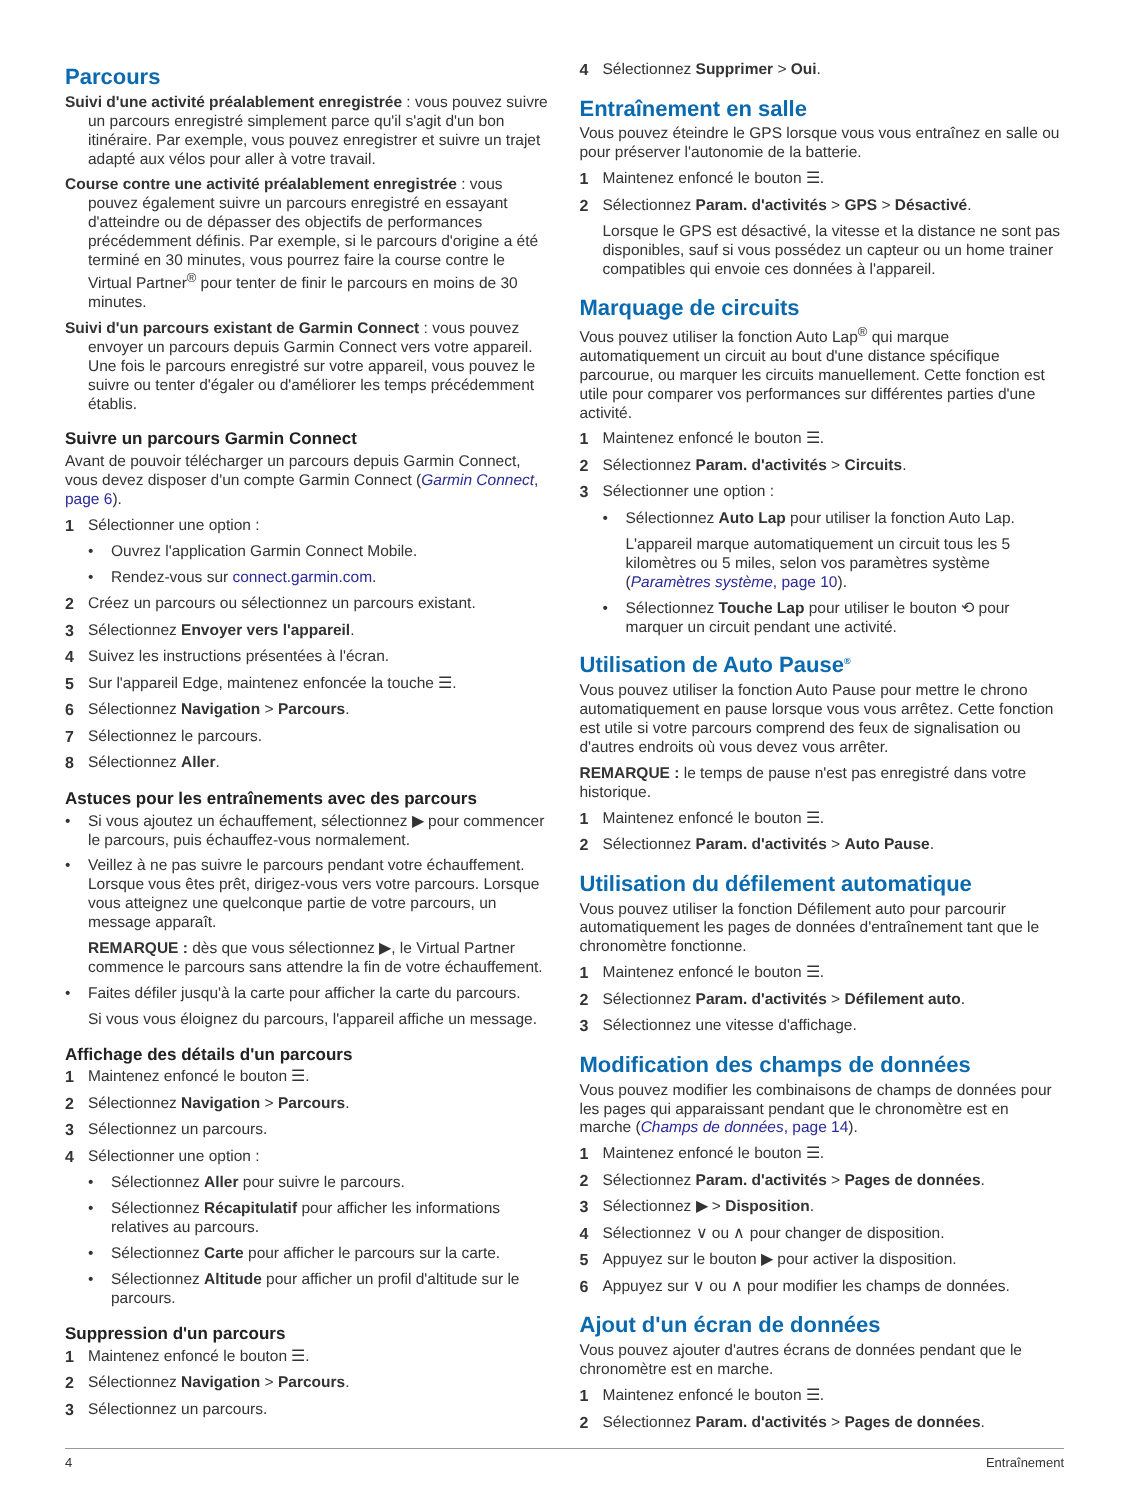Parcours
Suivi d'une activité préalablement enregistrée : vous pouvez suivre un parcours enregistré simplement parce qu'il s'agit d'un bon itinéraire. Par exemple, vous pouvez enregistrer et suivre un trajet adapté aux vélos pour aller à votre travail.
Course contre une activité préalablement enregistrée : vous pouvez également suivre un parcours enregistré en essayant d'atteindre ou de dépasser des objectifs de performances précédemment définis. Par exemple, si le parcours d'origine a été terminé en 30 minutes, vous pourrez faire la course contre le Virtual Partner<sup>®</sup> pour tenter de finir le parcours en moins de 30 minutes.
Suivi d'un parcours existant de Garmin Connect : vous pouvez envoyer un parcours depuis Garmin Connect vers votre appareil. Une fois le parcours enregistré sur votre appareil, vous pouvez le suivre ou tenter d'égaler ou d'améliorer les temps précédemment établis.
Suivre un parcours Garmin Connect
Avant de pouvoir télécharger un parcours depuis Garmin Connect, vous devez disposer d'un compte Garmin Connect (Garmin Connect, page 6).
1 Sélectionner une option :
• Ouvrez l'application Garmin Connect Mobile.
• Rendez-vous sur connect.garmin.com.
2 Créez un parcours ou sélectionnez un parcours existant.
3 Sélectionnez Envoyer vers l'appareil.
4 Suivez les instructions présentées à l'écran.
5 Sur l'appareil Edge, maintenez enfoncée la touche ☰.
6 Sélectionnez Navigation > Parcours.
7 Sélectionnez le parcours.
8 Sélectionnez Aller.
Astuces pour les entraînements avec des parcours
• Si vous ajoutez un échauffement, sélectionnez ▶ pour commencer le parcours, puis échauffez-vous normalement.
• Veillez à ne pas suivre le parcours pendant votre échauffement. Lorsque vous êtes prêt, dirigez-vous vers votre parcours. Lorsque vous atteignez une quelconque partie de votre parcours, un message apparaît.
REMARQUE : dès que vous sélectionnez ▶, le Virtual Partner commence le parcours sans attendre la fin de votre échauffement.
• Faites défiler jusqu'à la carte pour afficher la carte du parcours.
Si vous vous éloignez du parcours, l'appareil affiche un message.
Affichage des détails d'un parcours
1 Maintenez enfoncé le bouton ☰.
2 Sélectionnez Navigation > Parcours.
3 Sélectionnez un parcours.
4 Sélectionner une option :
• Sélectionnez Aller pour suivre le parcours.
• Sélectionnez Récapitulatif pour afficher les informations relatives au parcours.
• Sélectionnez Carte pour afficher le parcours sur la carte.
• Sélectionnez Altitude pour afficher un profil d'altitude sur le parcours.
Suppression d'un parcours
1 Maintenez enfoncé le bouton ☰.
2 Sélectionnez Navigation > Parcours.
3 Sélectionnez un parcours.
4 Sélectionnez Supprimer > Oui.
Entraînement en salle
Vous pouvez éteindre le GPS lorsque vous vous entraînez en salle ou pour préserver l'autonomie de la batterie.
1 Maintenez enfoncé le bouton ☰.
2 Sélectionnez Param. d'activités > GPS > Désactivé.
Lorsque le GPS est désactivé, la vitesse et la distance ne sont pas disponibles, sauf si vous possédez un capteur ou un home trainer compatibles qui envoie ces données à l'appareil.
Marquage de circuits
Vous pouvez utiliser la fonction Auto Lap<sup>®</sup> qui marque automatiquement un circuit au bout d'une distance spécifique parcourue, ou marquer les circuits manuellement. Cette fonction est utile pour comparer vos performances sur différentes parties d'une activité.
1 Maintenez enfoncé le bouton ☰.
2 Sélectionnez Param. d'activités > Circuits.
3 Sélectionner une option :
• Sélectionnez Auto Lap pour utiliser la fonction Auto Lap.
L'appareil marque automatiquement un circuit tous les 5 kilomètres ou 5 miles, selon vos paramètres système (Paramètres système, page 10).
• Sélectionnez Touche Lap pour utiliser le bouton ⟲ pour marquer un circuit pendant une activité.
Utilisation de Auto Pause<sup>®</sup>
Vous pouvez utiliser la fonction Auto Pause pour mettre le chrono automatiquement en pause lorsque vous vous arrêtez. Cette fonction est utile si votre parcours comprend des feux de signalisation ou d'autres endroits où vous devez vous arrêter.
REMARQUE : le temps de pause n'est pas enregistré dans votre historique.
1 Maintenez enfoncé le bouton ☰.
2 Sélectionnez Param. d'activités > Auto Pause.
Utilisation du défilement automatique
Vous pouvez utiliser la fonction Défilement auto pour parcourir automatiquement les pages de données d'entraînement tant que le chronomètre fonctionne.
1 Maintenez enfoncé le bouton ☰.
2 Sélectionnez Param. d'activités > Défilement auto.
3 Sélectionnez une vitesse d'affichage.
Modification des champs de données
Vous pouvez modifier les combinaisons de champs de données pour les pages qui apparaissant pendant que le chronomètre est en marche (Champs de données, page 14).
1 Maintenez enfoncé le bouton ☰.
2 Sélectionnez Param. d'activités > Pages de données.
3 Sélectionnez ▶ > Disposition.
4 Sélectionnez ∨ ou ∧ pour changer de disposition.
5 Appuyez sur le bouton ▶ pour activer la disposition.
6 Appuyez sur ∨ ou ∧ pour modifier les champs de données.
Ajout d'un écran de données
Vous pouvez ajouter d'autres écrans de données pendant que le chronomètre est en marche.
1 Maintenez enfoncé le bouton ☰.
2 Sélectionnez Param. d'activités > Pages de données.
4 Entraînement